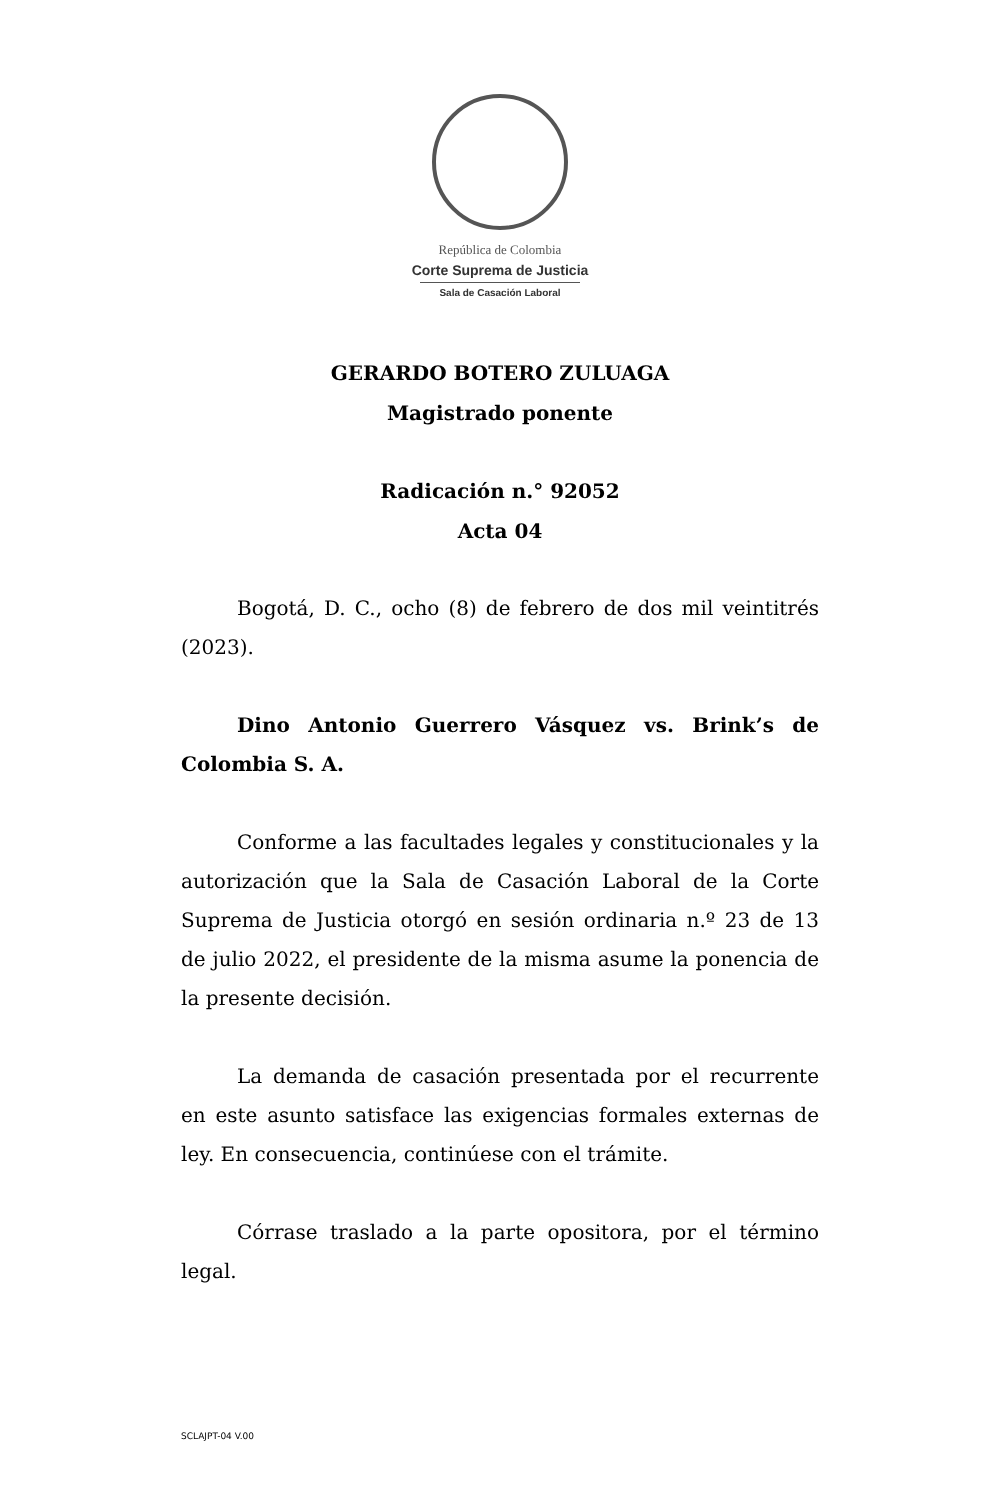República de Colombia
Corte Suprema de Justicia
Sala de Casación Laboral
GERARDO BOTERO ZULUAGA
Magistrado ponente
Radicación n.° 92052
Acta 04
Bogotá, D. C., ocho (8) de febrero de dos mil veintitrés (2023).
Dino Antonio Guerrero Vásquez vs. Brink’s de Colombia S. A.
Conforme a las facultades legales y constitucionales y la autorización que la Sala de Casación Laboral de la Corte Suprema de Justicia otorgó en sesión ordinaria n.º 23 de 13 de julio 2022, el presidente de la misma asume la ponencia de la presente decisión.
La demanda de casación presentada por el recurrente en este asunto satisface las exigencias formales externas de ley. En consecuencia, continúese con el trámite.
Córrase traslado a la parte opositora, por el término legal.
SCLAJPT-04 V.00